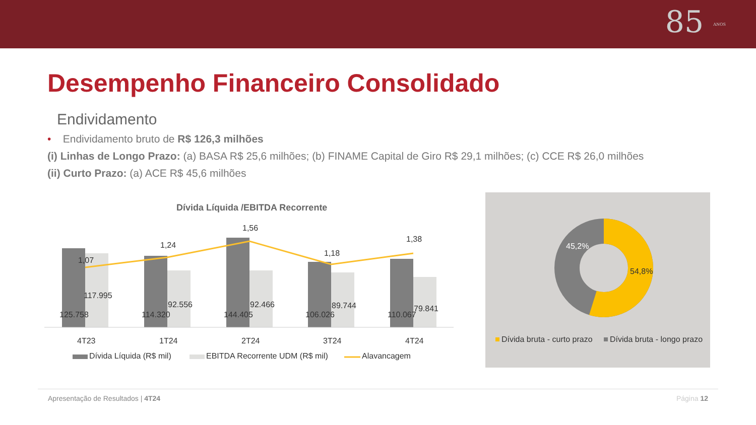85 ANOS
Desempenho Financeiro Consolidado
Endividamento
• Endividamento bruto de R$ 126,3 milhões
(i) Linhas de Longo Prazo: (a) BASA R$ 25,6 milhões; (b) FINAME Capital de Giro R$ 29,1 milhões; (c) CCE R$ 26,0 milhões
(ii) Curto Prazo: (a) ACE R$ 45,6 milhões
Dívida Líquida /EBITDA Recorrente
1,07
1,24
1,56
1,18
1,38
125.758
114.320
144.405
106.026
110.067
117.995
92.556
92.466
89.744
79.841
4T23
1T24
2T24
3T24
4T24
Dívida Líquida (R$ mil)
EBITDA Recorrente UDM (R$ mil)
Alavancagem
45,2%
54,8%
Dívida bruta - curto prazo
Dívida bruta - longo prazo
Apresentação de Resultados | 4T24 Página 12